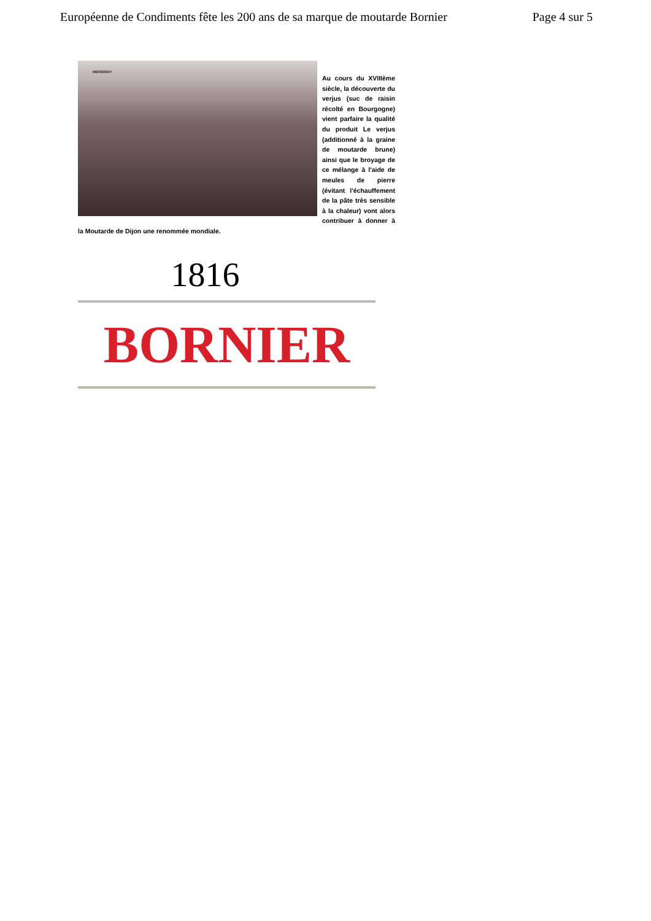Européenne de Condiments fête les 200 ans de sa marque de moutarde Bornier Page 4 sur 5
MESSIGNY
Au cours du XVIIIème siècle, la découverte du verjus (suc de raisin récolté en Bourgogne) vient parfaire la qualité du produit Le verjus (additionné à la graine de moutarde brune) ainsi que le broyage de ce mélange à l'aide de meules de pierre (évitant l'échauffement de la pâte très sensible à la chaleur) vont alors contribuer à donner à la Moutarde de Dijon une renommée mondiale.
1816
BORNIER